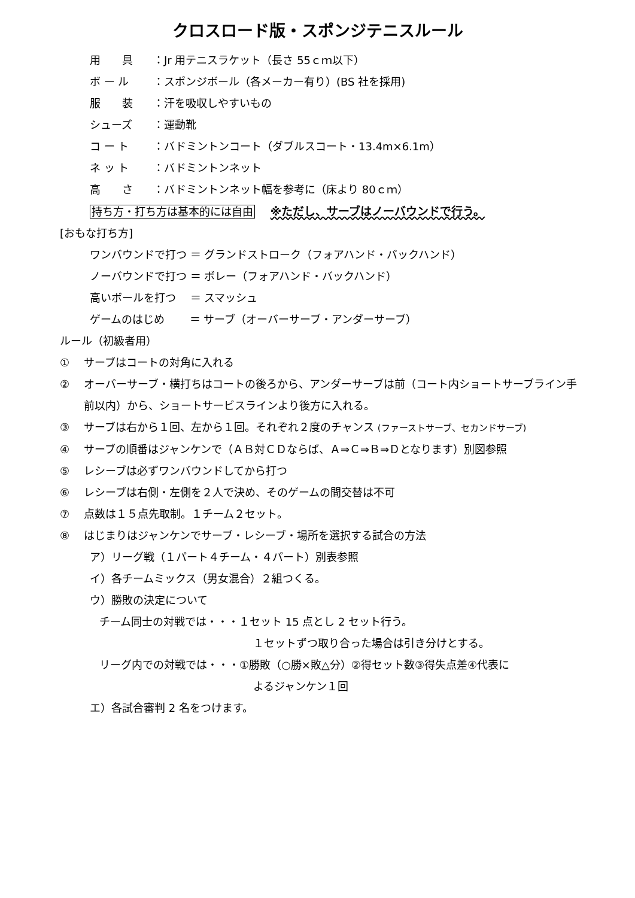クロスロード版・スポンジテニスルール
用　　具 ：Jr 用テニスラケット（長さ 55ｃｍ以下）
ボ ー ル ：スポンジボール（各メーカー有り）(BS 社を採用)
服　　装 ：汗を吸収しやすいもの
シューズ ：運動靴
コ ー ト ：バドミントンコート（ダブルスコート・13.4m×6.1m）
ネ ッ ト ：バドミントンネット
高　　さ ：バドミントンネット幅を参考に（床より 80ｃｍ）
持ち方・打ち方は基本的には自由 ※ただし、サーブはノーバウンドで行う。
[おもな打ち方]
ワンバウンドで打つ ＝ グランドストローク（フォアハンド・バックハンド）
ノーバウンドで打つ ＝ ボレー（フォアハンド・バックハンド）
高いボールを打つ　 ＝ スマッシュ
ゲームのはじめ　　 ＝ サーブ（オーバーサーブ・アンダーサーブ）
ルール（初級者用）
① サーブはコートの対角に入れる
② オーバーサーブ・横打ちはコートの後ろから、アンダーサーブは前（コート内ショートサーブライン手
前以内）から、ショートサービスラインより後方に入れる。
③ サーブは右から１回、左から１回。それぞれ２度のチャンス (ファーストサーブ、セカンドサーブ)
④ サーブの順番はジャンケンで（ＡＢ対ＣＤならば、Ａ⇒Ｃ⇒Ｂ⇒Ｄとなります）別図参照
⑤ レシーブは必ずワンバウンドしてから打つ
⑥ レシーブは右側・左側を２人で決め、そのゲームの間交替は不可
⑦ 点数は１５点先取制。１チーム２セット。
⑧ はじまりはジャンケンでサーブ・レシーブ・場所を選択する試合の方法
ア）リーグ戦（１パート４チーム・４パート）別表参照
イ）各チームミックス（男女混合）２組つくる。
ウ）勝敗の決定について
チーム同士の対戦では・・・１セット 15 点とし 2 セット行う。
１セットずつ取り合った場合は引き分けとする。
リーグ内での対戦では・・・①勝敗（○勝×敗△分）②得セット数③得失点差④代表に
よるジャンケン１回
エ）各試合審判 2 名をつけます。